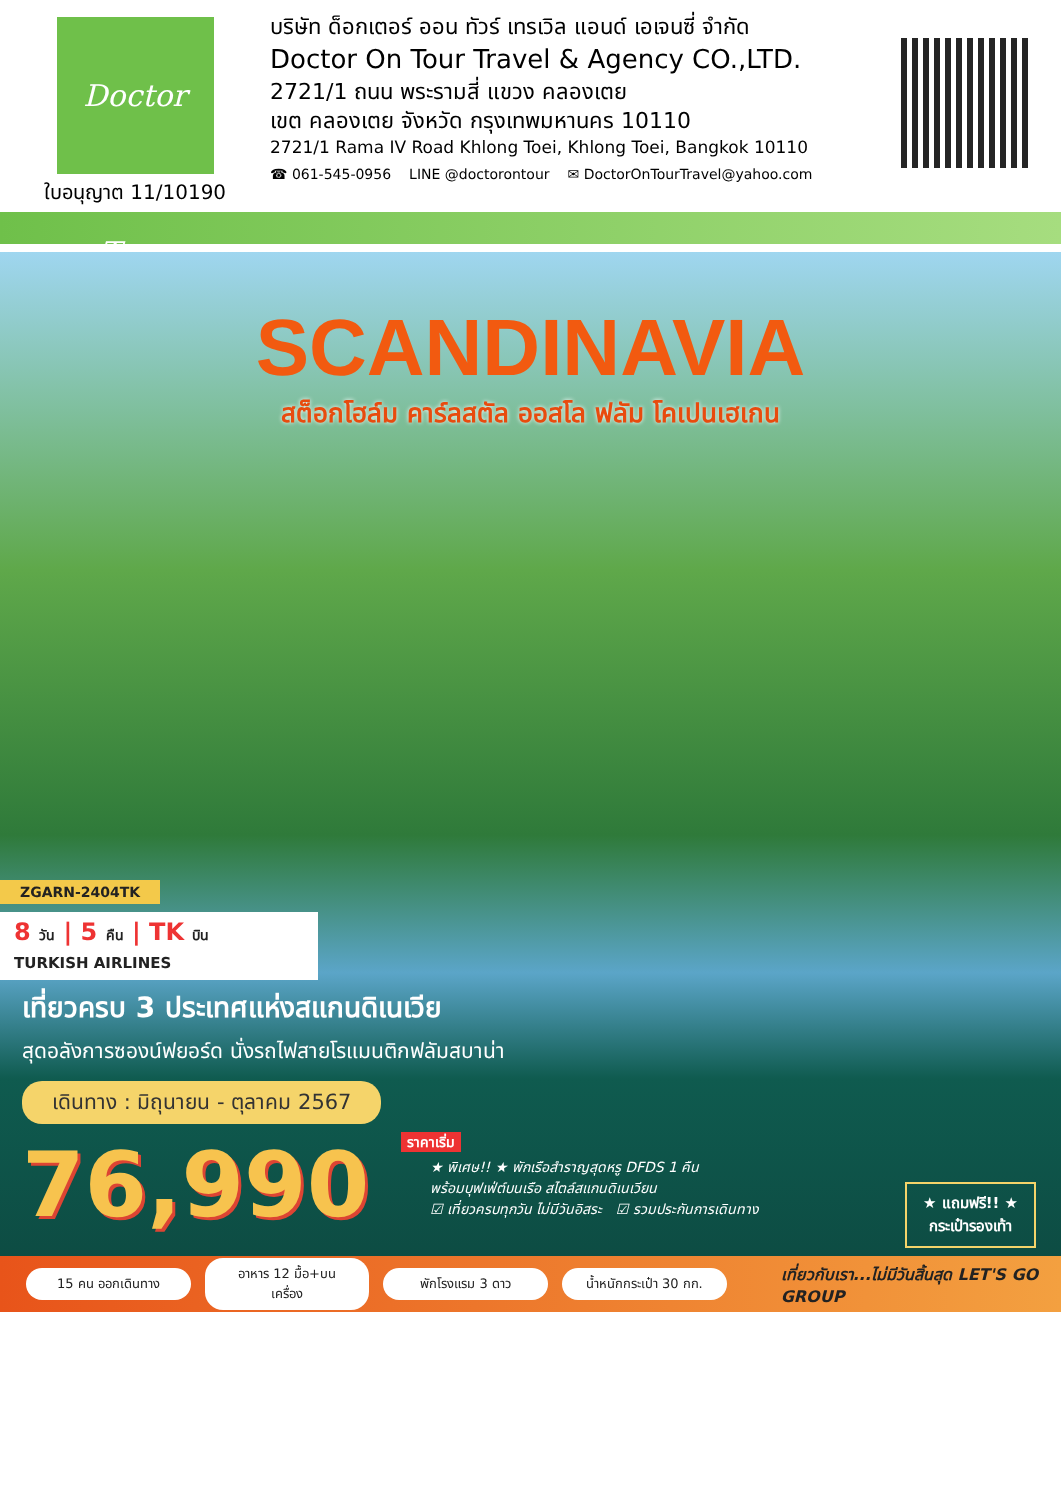Doctor Tour
ใบอนุญาต 11/10190
บริษัท ด็อกเตอร์ ออน ทัวร์ เทรเวิล แอนด์ เอเจนซี่ จำกัด
Doctor On Tour Travel & Agency CO.,LTD.
2721/1 ถนน พระรามสี่ แขวง คลองเตย
เขต คลองเตย จังหวัด กรุงเทพมหานคร 10110
2721/1 Rama IV Road Khlong Toei, Khlong Toei, Bangkok 10110
☎ 061-545-0956 LINE @doctorontour ✉ DoctorOnTourTravel@yahoo.com
SCANDINAVIA
สต็อกโฮล์ม คาร์ลสตัล ออสโล ฟลัม โคเปนเฮเกน
ZGARN-2404TK
8 วัน | 5 คืน | TK บิน TURKISH AIRLINES
เที่ยวครบ 3 ประเทศแห่งสแกนดิเนเวีย
สุดอลังการซองน์ฟยอร์ด นั่งรถไฟสายโรแมนติกฟลัมสบาน่า
เดินทาง : มิถุนายน - ตุลาคม 2567
76,990 ราคาเริ่ม
★ พิเศษ!! ★ พักเรือสำราญสุดหรู DFDS 1 คืน
พร้อมบุฟเฟ่ต์บนเรือ สไตล์สแกนดิเนเวียน
☑ เที่ยวครบทุกวัน ไม่มีวันอิสระ ☑ รวมประกันการเดินทาง
★ แถมฟรี!! ★
กระเป๋ารองเท้า
15 คน ออกเดินทาง
อาหาร 12 มื้อ+บนเครื่อง
พักโรงแรม 3 ดาว
น้ำหนักกระเป๋า 30 กก.
เที่ยวกับเรา...ไม่มีวันสิ้นสุด LET'S GO GROUP